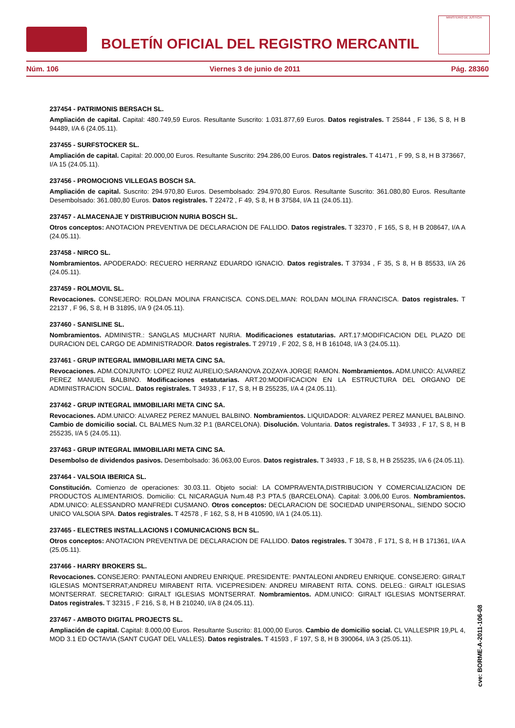BOLETÍN OFICIAL DEL REGISTRO MERCANTIL
MINISTERIO DE JUSTICIA
Núm. 106 Viernes 3 de junio de 2011 Pág. 28360
237454 - PATRIMONIS BERSACH SL.
Ampliación de capital. Capital: 480.749,59 Euros. Resultante Suscrito: 1.031.877,69 Euros. Datos registrales. T 25844 , F 136, S 8, H B 94489, I/A 6 (24.05.11).
237455 - SURFSTOCKER SL.
Ampliación de capital. Capital: 20.000,00 Euros. Resultante Suscrito: 294.286,00 Euros. Datos registrales. T 41471 , F 99, S 8, H B 373667, I/A 15 (24.05.11).
237456 - PROMOCIONS VILLEGAS BOSCH SA.
Ampliación de capital. Suscrito: 294.970,80 Euros. Desembolsado: 294.970,80 Euros. Resultante Suscrito: 361.080,80 Euros. Resultante Desembolsado: 361.080,80 Euros. Datos registrales. T 22472 , F 49, S 8, H B 37584, I/A 11 (24.05.11).
237457 - ALMACENAJE Y DISTRIBUCION NURIA BOSCH SL.
Otros conceptos: ANOTACION PREVENTIVA DE DECLARACION DE FALLIDO. Datos registrales. T 32370 , F 165, S 8, H B 208647, I/A A (24.05.11).
237458 - NIRCO SL.
Nombramientos. APODERADO: RECUERO HERRANZ EDUARDO IGNACIO. Datos registrales. T 37934 , F 35, S 8, H B 85533, I/A 26 (24.05.11).
237459 - ROLMOVIL SL.
Revocaciones. CONSEJERO: ROLDAN MOLINA FRANCISCA. CONS.DEL.MAN: ROLDAN MOLINA FRANCISCA. Datos registrales. T 22137 , F 96, S 8, H B 31895, I/A 9 (24.05.11).
237460 - SANISLINE SL.
Nombramientos. ADMINISTR.: SANGLAS MUCHART NURIA. Modificaciones estatutarias. ART.17:MODIFICACION DEL PLAZO DE DURACION DEL CARGO DE ADMINISTRADOR. Datos registrales. T 29719 , F 202, S 8, H B 161048, I/A 3 (24.05.11).
237461 - GRUP INTEGRAL IMMOBILIARI META CINC SA.
Revocaciones. ADM.CONJUNTO: LOPEZ RUIZ AURELIO;SARANOVA ZOZAYA JORGE RAMON. Nombramientos. ADM.UNICO: ALVAREZ PEREZ MANUEL BALBINO. Modificaciones estatutarias. ART.20:MODIFICACION EN LA ESTRUCTURA DEL ORGANO DE ADMINISTRACION SOCIAL. Datos registrales. T 34933 , F 17, S 8, H B 255235, I/A 4 (24.05.11).
237462 - GRUP INTEGRAL IMMOBILIARI META CINC SA.
Revocaciones. ADM.UNICO: ALVAREZ PEREZ MANUEL BALBINO. Nombramientos. LIQUIDADOR: ALVAREZ PEREZ MANUEL BALBINO. Cambio de domicilio social. CL BALMES Num.32 P.1 (BARCELONA). Disolución. Voluntaria. Datos registrales. T 34933 , F 17, S 8, H B 255235, I/A 5 (24.05.11).
237463 - GRUP INTEGRAL IMMOBILIARI META CINC SA.
Desembolso de dividendos pasivos. Desembolsado: 36.063,00 Euros. Datos registrales. T 34933 , F 18, S 8, H B 255235, I/A 6 (24.05.11).
237464 - VALSOIA IBERICA SL.
Constitución. Comienzo de operaciones: 30.03.11. Objeto social: LA COMPRAVENTA,DISTRIBUCION Y COMERCIALIZACION DE PRODUCTOS ALIMENTARIOS. Domicilio: CL NICARAGUA Num.48 P.3 PTA.5 (BARCELONA). Capital: 3.006,00 Euros. Nombramientos. ADM.UNICO: ALESSANDRO MANFREDI CUSMANO. Otros conceptos: DECLARACION DE SOCIEDAD UNIPERSONAL, SIENDO SOCIO UNICO VALSOIA SPA. Datos registrales. T 42578 , F 162, S 8, H B 410590, I/A 1 (24.05.11).
237465 - ELECTRES INSTAL.LACIONS I COMUNICACIONS BCN SL.
Otros conceptos: ANOTACION PREVENTIVA DE DECLARACION DE FALLIDO. Datos registrales. T 30478 , F 171, S 8, H B 171361, I/A A (25.05.11).
237466 - HARRY BROKERS SL.
Revocaciones. CONSEJERO: PANTALEONI ANDREU ENRIQUE. PRESIDENTE: PANTALEONI ANDREU ENRIQUE. CONSEJERO: GIRALT IGLESIAS MONTSERRAT;ANDREU MIRABENT RITA. VICEPRESIDEN: ANDREU MIRABENT RITA. CONS. DELEG.: GIRALT IGLESIAS MONTSERRAT. SECRETARIO: GIRALT IGLESIAS MONTSERRAT. Nombramientos. ADM.UNICO: GIRALT IGLESIAS MONTSERRAT. Datos registrales. T 32315 , F 216, S 8, H B 210240, I/A 8 (24.05.11).
237467 - AMBOTO DIGITAL PROJECTS SL.
Ampliación de capital. Capital: 8.000,00 Euros. Resultante Suscrito: 81.000,00 Euros. Cambio de domicilio social. CL VALLESPIR 19,PL 4, MOD 3.1 ED OCTAVIA (SANT CUGAT DEL VALLES). Datos registrales. T 41593 , F 197, S 8, H B 390064, I/A 3 (25.05.11).
cve: BORME-A-2011-106-08